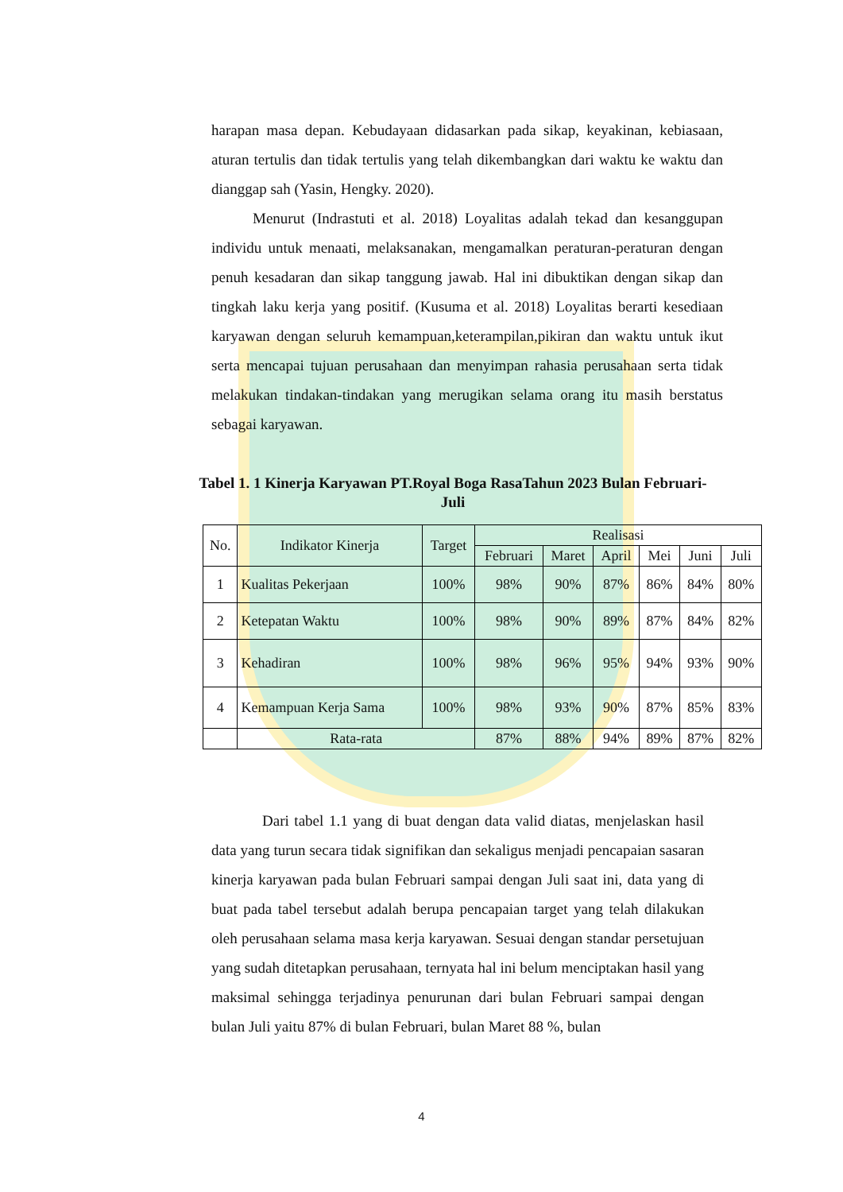harapan masa depan. Kebudayaan didasarkan pada sikap, keyakinan, kebiasaan, aturan tertulis dan tidak tertulis yang telah dikembangkan dari waktu ke waktu dan dianggap sah (Yasin, Hengky. 2020).
Menurut (Indrastuti et al. 2018) Loyalitas adalah tekad dan kesanggupan individu untuk menaati, melaksanakan, mengamalkan peraturan-peraturan dengan penuh kesadaran dan sikap tanggung jawab. Hal ini dibuktikan dengan sikap dan tingkah laku kerja yang positif. (Kusuma et al. 2018) Loyalitas berarti kesediaan karyawan dengan seluruh kemampuan,keterampilan,pikiran dan waktu untuk ikut serta mencapai tujuan perusahaan dan menyimpan rahasia perusahaan serta tidak melakukan tindakan-tindakan yang merugikan selama orang itu masih berstatus sebagai karyawan.
Tabel 1. 1 Kinerja Karyawan PT.Royal Boga RasaTahun 2023 Bulan Februari-Juli
| No. | Indikator Kinerja | Target | Realisasi | | | | | |
| --- | --- | --- | --- | --- | --- | --- | --- | --- |
| | | | Februari | Maret | April | Mei | Juni | Juli |
| 1 | Kualitas Pekerjaan | 100% | 98% | 90% | 87% | 86% | 84% | 80% |
| 2 | Ketepatan Waktu | 100% | 98% | 90% | 89% | 87% | 84% | 82% |
| 3 | Kehadiran | 100% | 98% | 96% | 95% | 94% | 93% | 90% |
| 4 | Kemampuan Kerja Sama | 100% | 98% | 93% | 90% | 87% | 85% | 83% |
| | Rata-rata | | 87% | 88% | 94% | 89% | 87% | 82% |
Dari tabel 1.1 yang di buat dengan data valid diatas, menjelaskan hasil data yang turun secara tidak signifikan dan sekaligus menjadi pencapaian sasaran kinerja karyawan pada bulan Februari sampai dengan Juli saat ini, data yang di buat pada tabel tersebut adalah berupa pencapaian target yang telah dilakukan oleh perusahaan selama masa kerja karyawan. Sesuai dengan standar persetujuan yang sudah ditetapkan perusahaan, ternyata hal ini belum menciptakan hasil yang maksimal sehingga terjadinya penurunan dari bulan Februari sampai dengan bulan Juli yaitu 87% di bulan Februari, bulan Maret 88 %, bulan
4